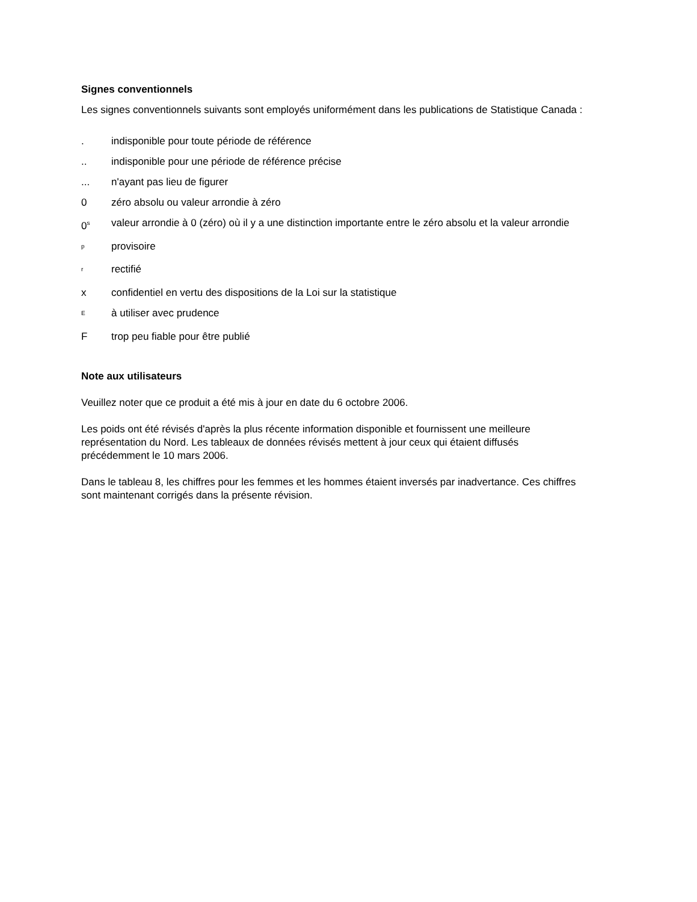Signes conventionnels
Les signes conventionnels suivants sont employés uniformément dans les publications de Statistique Canada :
. indisponible pour toute période de référence
.. indisponible pour une période de référence précise
... n'ayant pas lieu de figurer
0 zéro absolu ou valeur arrondie à zéro
0<sup>s</sup>
valeur arrondie à 0 (zéro) où il y a une distinction importante entre le zéro absolu et la valeur arrondie
<sup>p</sup>
provisoire
<sup>r</sup>
rectifié
x confidentiel en vertu des dispositions de la Loi sur la statistique
<sup>E</sup>
à utiliser avec prudence
F trop peu fiable pour être publié
Note aux utilisateurs
Veuillez noter que ce produit a été mis à jour en date du 6 octobre 2006.
Les poids ont été révisés d'après la plus récente information disponible et fournissent une meilleure représentation du Nord. Les tableaux de données révisés mettent à jour ceux qui étaient diffusés précédemment le 10 mars 2006.
Dans le tableau 8, les chiffres pour les femmes et les hommes étaient inversés par inadvertance. Ces chiffres sont maintenant corrigés dans la présente révision.